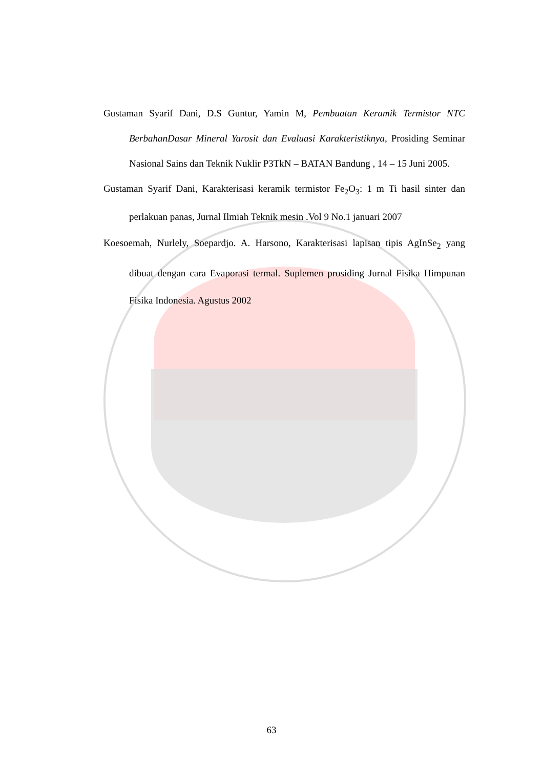Gustaman Syarif Dani, D.S Guntur, Yamin M, Pembuatan Keramik Termistor NTC BerbahanDasar Mineral Yarosit dan Evaluasi Karakteristiknya, Prosiding Seminar Nasional Sains dan Teknik Nuklir P3TkN – BATAN Bandung , 14 – 15 Juni 2005.
Gustaman Syarif Dani, Karakterisasi keramik termistor Fe<sub>2</sub>O<sub>3</sub>: 1 m Ti hasil sinter dan perlakuan panas, Jurnal Ilmiah Teknik mesin .Vol 9 No.1 januari 2007
Koesoemah, Nurlely, Soepardjo. A. Harsono, Karakterisasi lapisan tipis AgInSe<sub>2</sub> yang dibuat dengan cara Evaporasi termal. Suplemen prosiding Jurnal Fisika Himpunan Fisika Indonesia. Agustus 2002
63